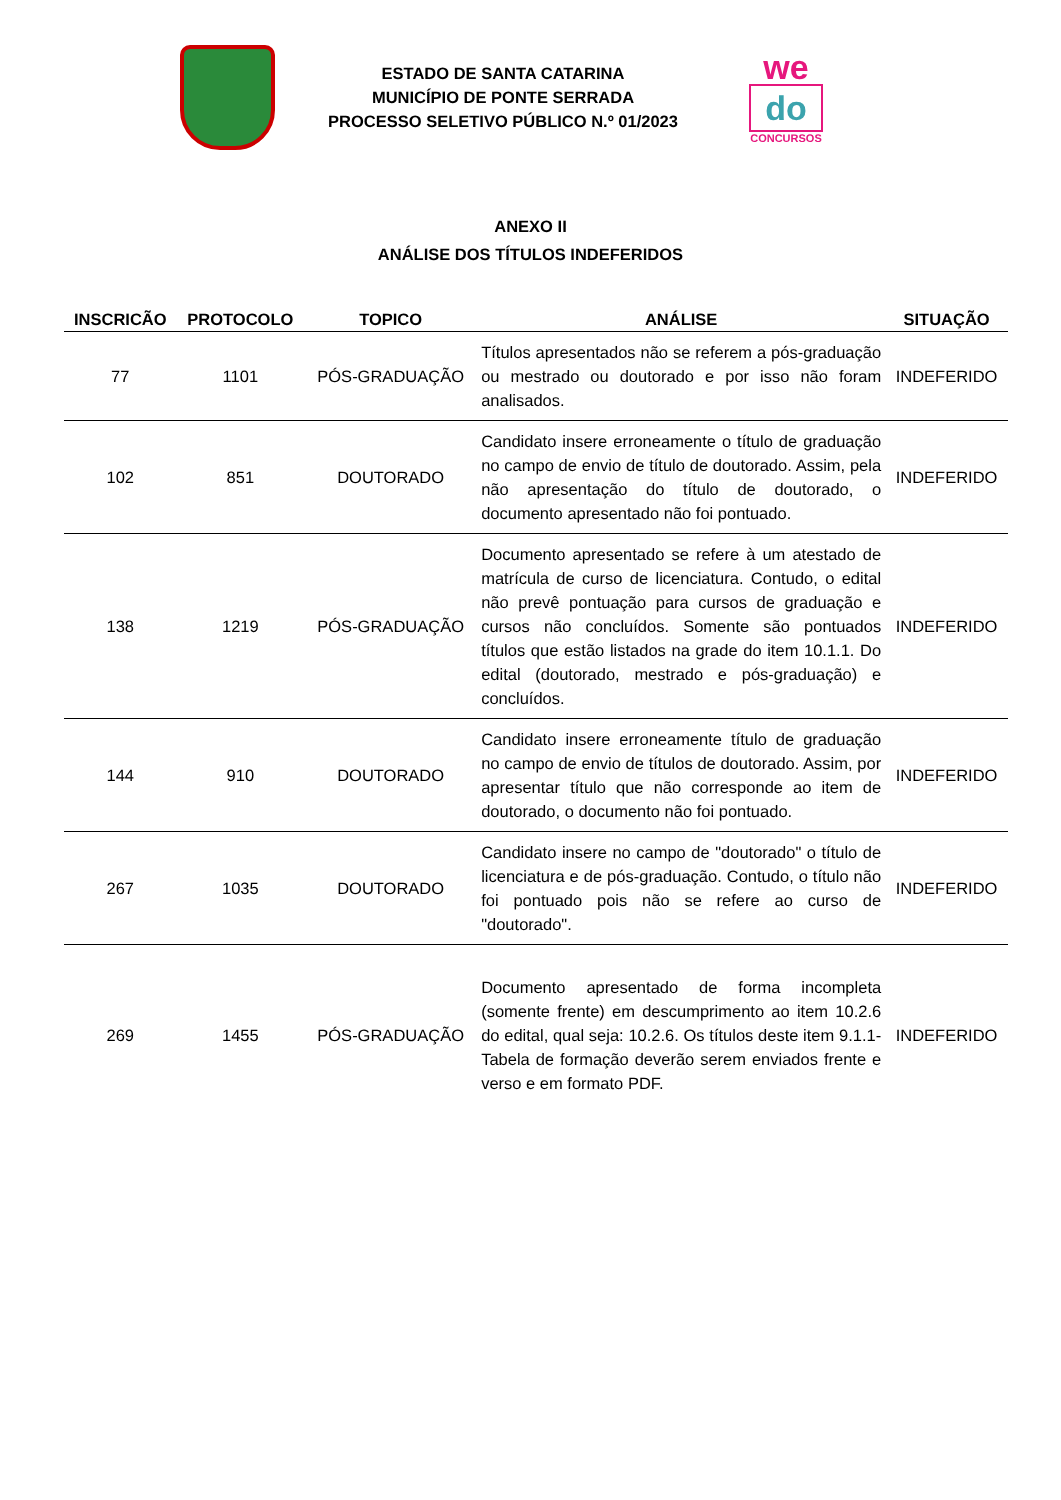ESTADO DE SANTA CATARINA
MUNICÍPIO DE PONTE SERRADA
PROCESSO SELETIVO PÚBLICO N.º 01/2023
we
do
CONCURSOS
ANEXO II
ANÁLISE DOS TÍTULOS INDEFERIDOS
| INSCRICÃO | PROTOCOLO | TOPICO | ANÁLISE | SITUAÇÃO |
| --- | --- | --- | --- | --- |
| 77 | 1101 | PÓS-GRADUAÇÃO | Títulos apresentados não se referem a pós-graduação ou mestrado ou doutorado e por isso não foram analisados. | INDEFERIDO |
| 102 | 851 | DOUTORADO | Candidato insere erroneamente o título de graduação no campo de envio de título de doutorado. Assim, pela não apresentação do título de doutorado, o documento apresentado não foi pontuado. | INDEFERIDO |
| 138 | 1219 | PÓS-GRADUAÇÃO | Documento apresentado se refere à um atestado de matrícula de curso de licenciatura. Contudo, o edital não prevê pontuação para cursos de graduação e cursos não concluídos. Somente são pontuados títulos que estão listados na grade do item 10.1.1. Do edital (doutorado, mestrado e pós-graduação) e concluídos. | INDEFERIDO |
| 144 | 910 | DOUTORADO | Candidato insere erroneamente título de graduação no campo de envio de títulos de doutorado. Assim, por apresentar título que não corresponde ao item de doutorado, o documento não foi pontuado. | INDEFERIDO |
| 267 | 1035 | DOUTORADO | Candidato insere no campo de "doutorado" o título de licenciatura e de pós-graduação. Contudo, o título não foi pontuado pois não se refere ao curso de "doutorado". | INDEFERIDO |
| 269 | 1455 | PÓS-GRADUAÇÃO | Documento apresentado de forma incompleta (somente frente) em descumprimento ao item 10.2.6 do edital, qual seja: 10.2.6. Os títulos deste item 9.1.1-Tabela de formação deverão serem enviados frente e verso e em formato PDF. | INDEFERIDO |